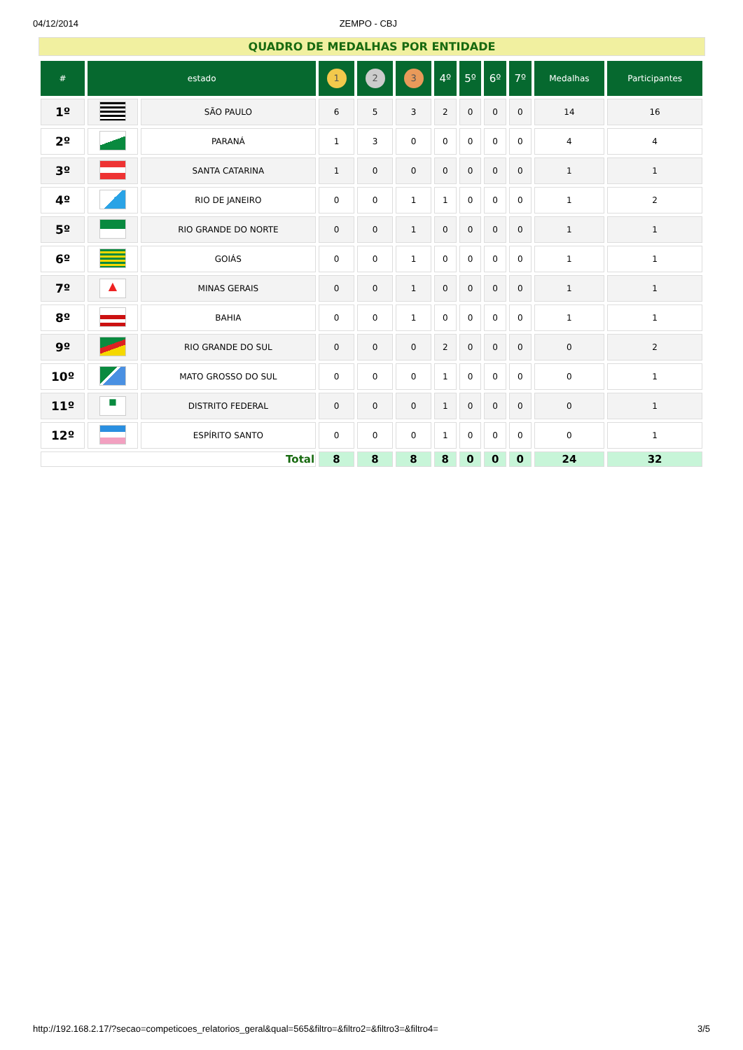04/12/2014 ZEMPO - CBJ
QUADRO DE MEDALHAS POR ENTIDADE
| # | estado | | 1 | 2 | 3 | 4º | 5º | 6º | 7º | Medalhas | Participantes |
| --- | --- | --- | --- | --- | --- | --- | --- | --- | --- | --- | --- |
| 1º | | SÃO PAULO | 6 | 5 | 3 | 2 | 0 | 0 | 0 | 14 | 16 |
| 2º | | PARANÁ | 1 | 3 | 0 | 0 | 0 | 0 | 0 | 4 | 4 |
| 3º | | SANTA CATARINA | 1 | 0 | 0 | 0 | 0 | 0 | 0 | 1 | 1 |
| 4º | | RIO DE JANEIRO | 0 | 0 | 1 | 1 | 0 | 0 | 0 | 1 | 2 |
| 5º | | RIO GRANDE DO NORTE | 0 | 0 | 1 | 0 | 0 | 0 | 0 | 1 | 1 |
| 6º | | GOIÁS | 0 | 0 | 1 | 0 | 0 | 0 | 0 | 1 | 1 |
| 7º | ▲ | MINAS GERAIS | 0 | 0 | 1 | 0 | 0 | 0 | 0 | 1 | 1 |
| 8º | | BAHIA | 0 | 0 | 1 | 0 | 0 | 0 | 0 | 1 | 1 |
| 9º | | RIO GRANDE DO SUL | 0 | 0 | 0 | 2 | 0 | 0 | 0 | 0 | 2 |
| 10º | | MATO GROSSO DO SUL | 0 | 0 | 0 | 1 | 0 | 0 | 0 | 0 | 1 |
| 11º | ■ | DISTRITO FEDERAL | 0 | 0 | 0 | 1 | 0 | 0 | 0 | 0 | 1 |
| 12º | | ESPÍRITO SANTO | 0 | 0 | 0 | 1 | 0 | 0 | 0 | 0 | 1 |
| Total | | | 8 | 8 | 8 | 8 | 0 | 0 | 0 | 24 | 32 |
http://192.168.2.17/?secao=competicoes_relatorios_geral&qual=565&filtro=&filtro2=&filtro3=&filtro4= 3/5